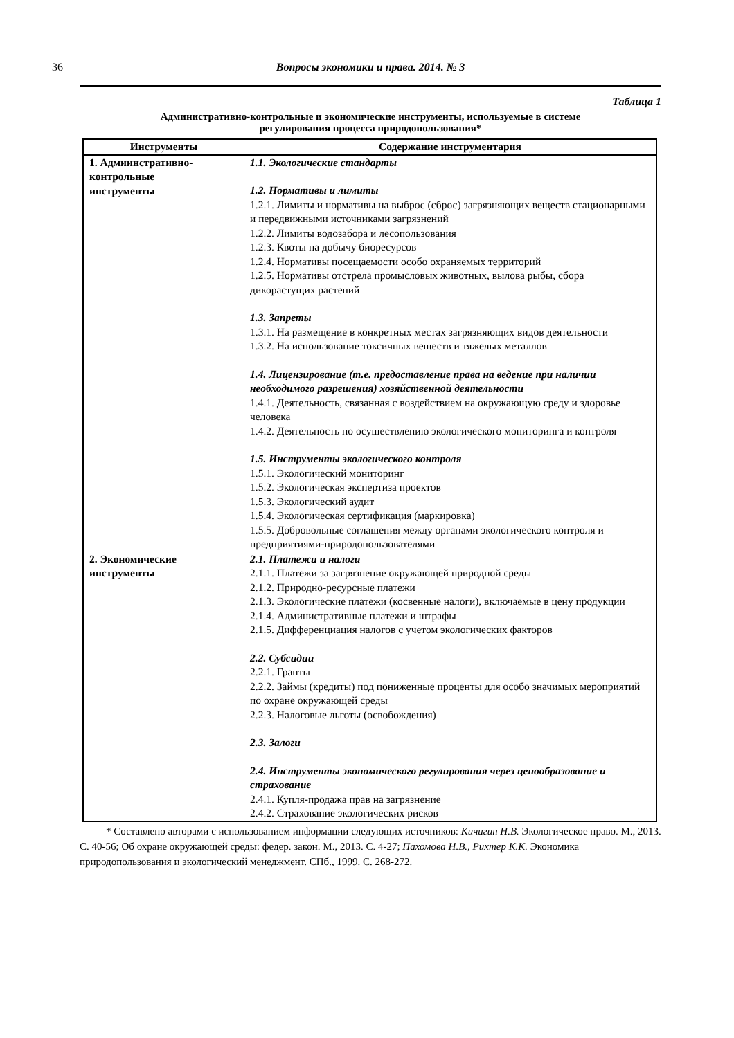36
Вопросы экономики и права. 2014. № 3
Таблица 1
Административно-контрольные и экономические инструменты, используемые в системе
регулирования процесса природопользования*
| Инструменты | Содержание инструментария |
| --- | --- |
| 1. Адмиинстративно- контрольные инструменты | 1.1. Экологические стандарты 1.2. Нормативы и лимиты 1.2.1. Лимиты и нормативы на выброс (сброс) загрязняющих веществ стационарными и передвижными источниками загрязнений 1.2.2. Лимиты водозабора и лесопользования 1.2.3. Квоты на добычу биоресурсов 1.2.4. Нормативы посещаемости особо охраняемых территорий 1.2.5. Нормативы отстрела промысловых животных, вылова рыбы, сбора дикорастущих растений 1.3. Запреты 1.3.1. На размещение в конкретных местах загрязняющих видов деятельности 1.3.2. На использование токсичных веществ и тяжелых металлов 1.4. Лицензирование (т.е. предоставление права на ведение при наличии необходимого разрешения) хозяйственной деятельности 1.4.1. Деятельность, связанная с воздействием на окружающую среду и здоровье человека 1.4.2. Деятельность по осуществлению экологического мониторинга и контроля 1.5. Инструменты экологического контроля 1.5.1. Экологический мониторинг 1.5.2. Экологическая экспертиза проектов 1.5.3. Экологический аудит 1.5.4. Экологическая сертификация (маркировка) 1.5.5. Добровольные соглашения между органами экологического контроля и предприятиями-природопользователями |
| 2. Экономические инструменты | 2.1. Платежи и налоги 2.1.1. Платежи за загрязнение окружающей природной среды 2.1.2. Природно-ресурсные платежи 2.1.3. Экологические платежи (косвенные налоги), включаемые в цену продукции 2.1.4. Административные платежи и штрафы 2.1.5. Дифференциация налогов с учетом экологических факторов 2.2. Субсидии 2.2.1. Гранты 2.2.2. Займы (кредиты) под пониженные проценты для особо значимых мероприятий по охране окружающей среды 2.2.3. Налоговые льготы (освобождения) 2.3. Залоги 2.4. Инструменты экономического регулирования через ценообразование и страхование 2.4.1. Купля-продажа прав на загрязнение 2.4.2. Страхование экологических рисков |
* Составлено авторами с использованием информации следующих источников: Кичигин Н.В. Экологическое право. М., 2013. С. 40-56; Об охране окружающей среды: федер. закон. М., 2013. С. 4-27; Пахомова Н.В., Рихтер К.К. Экономика природопользования и экологический менеджмент. СПб., 1999. С. 268-272.